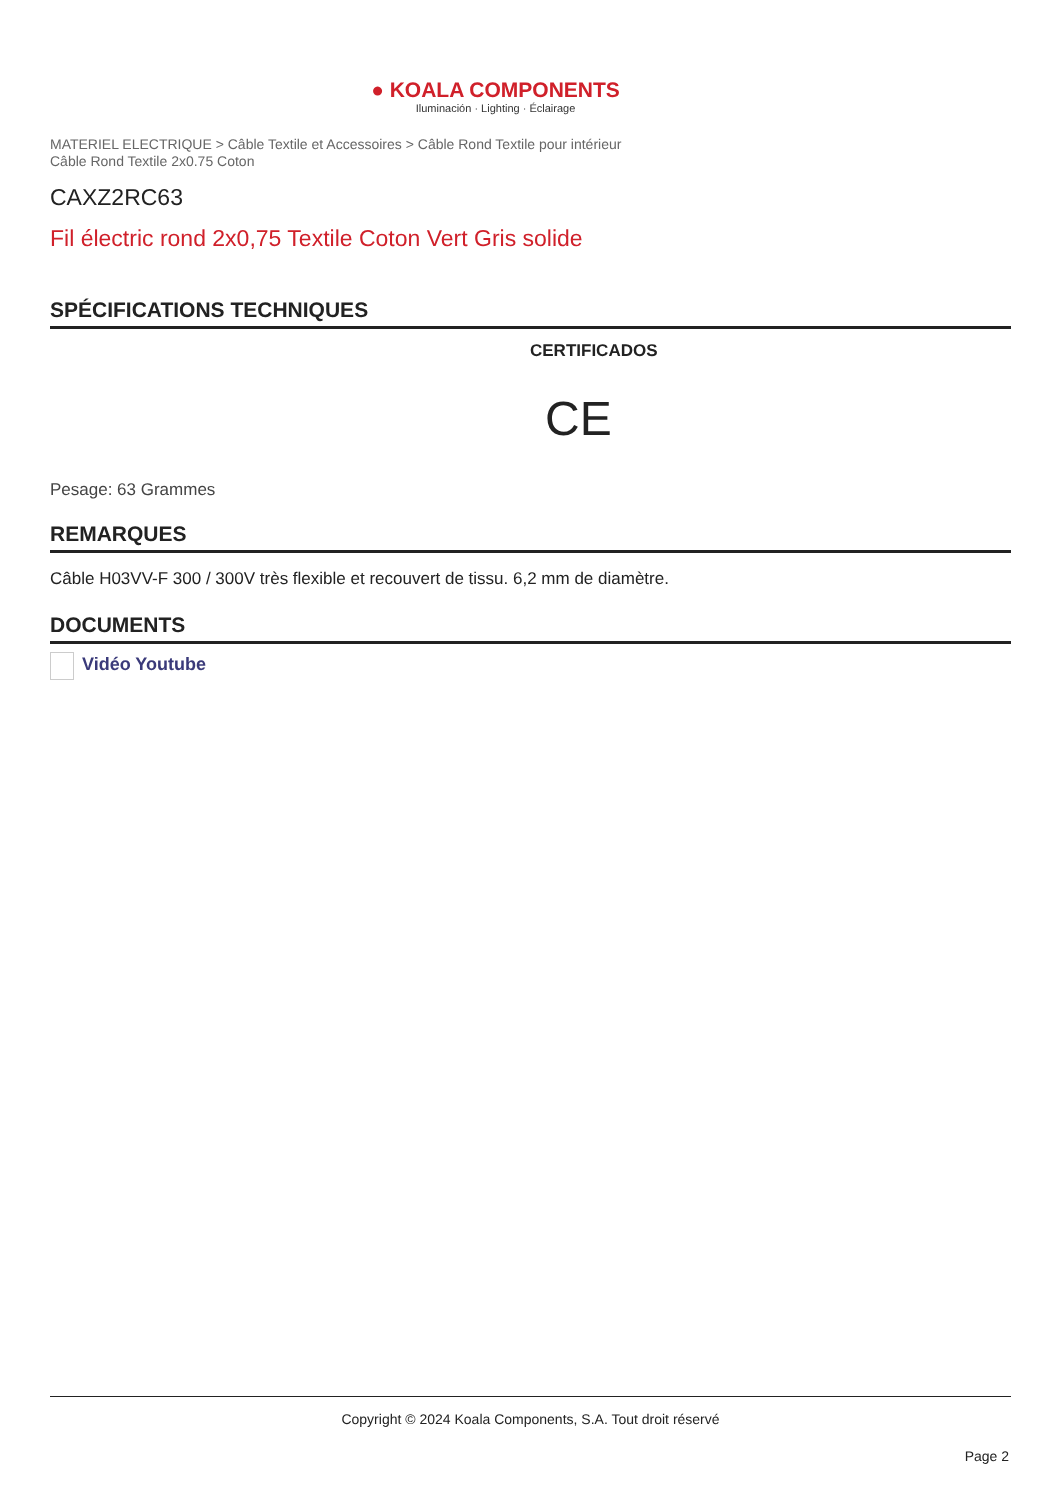● KOALA COMPONENTS
Iluminación · Lighting · Éclairage
MATERIEL ELECTRIQUE > Câble Textile et Accessoires > Câble Rond Textile pour intérieur
Câble Rond Textile 2x0.75 Coton
CAXZ2RC63
Fil électric rond 2x0,75 Textile Coton Vert Gris solide
SPÉCIFICATIONS TECHNIQUES
CERTIFICADOS
CE
Pesage: 63 Grammes
REMARQUES
Câble H03VV-F 300 / 300V très flexible et recouvert de tissu. 6,2 mm de diamètre.
DOCUMENTS
Vidéo Youtube
Copyright © 2024 Koala Components, S.A. Tout droit réservé
Page 2